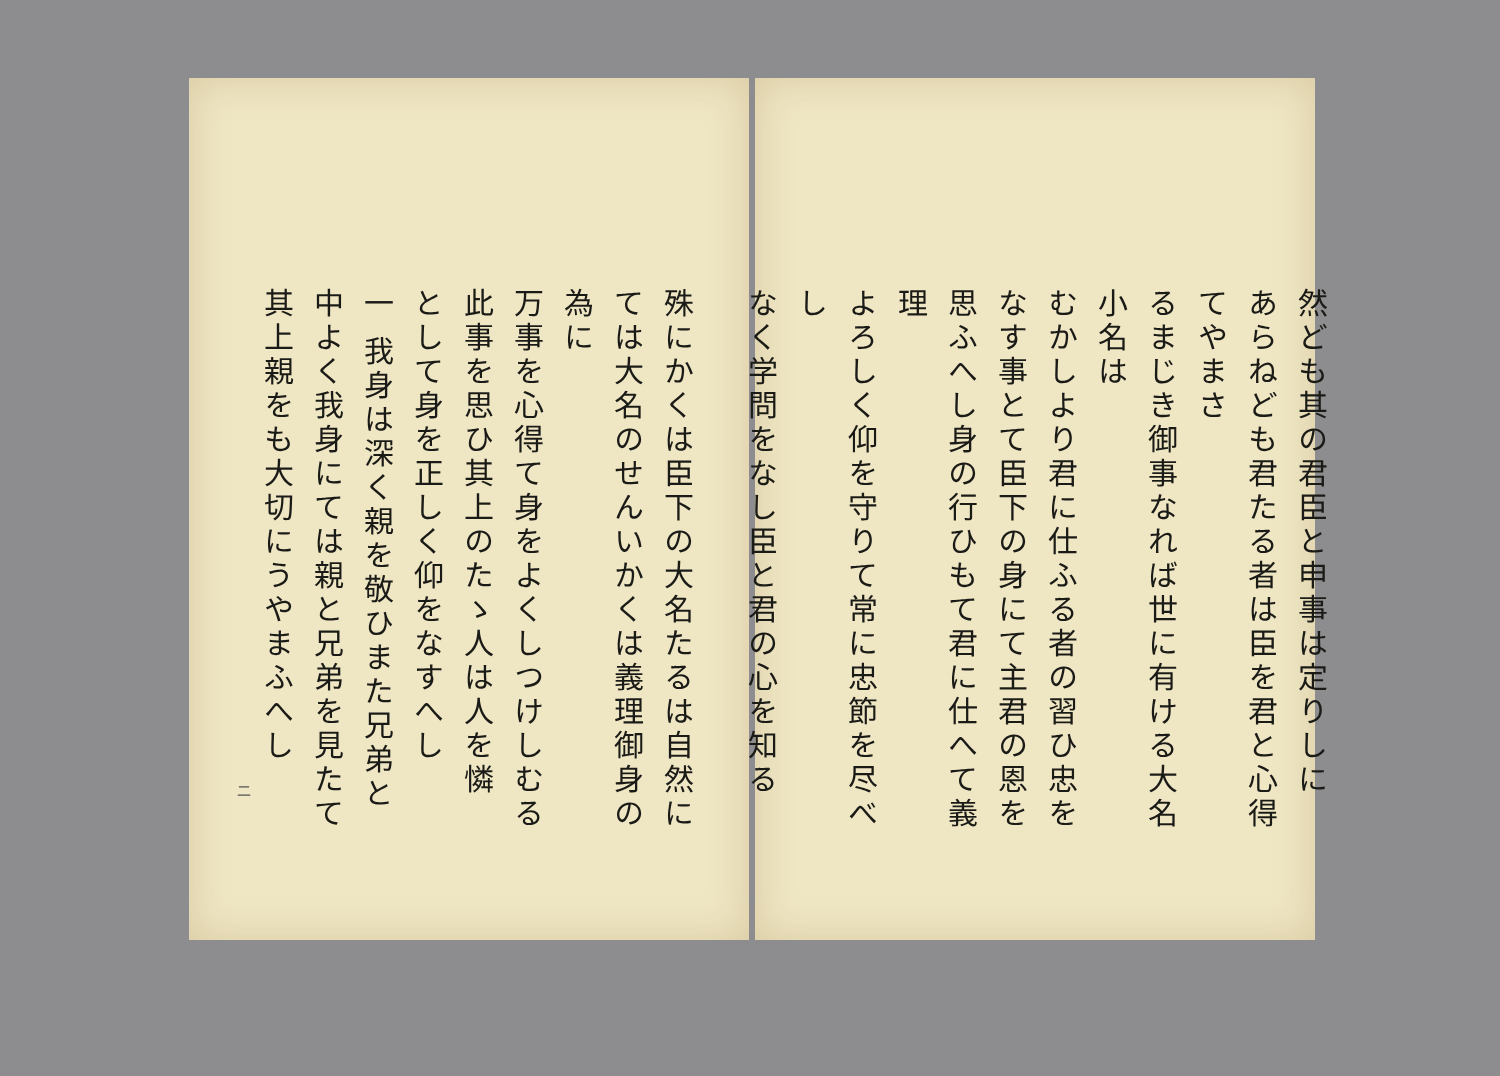然ども其の君臣と申事は定りしに
あらねども君たる者は臣を君と心得てやまさ
るまじき御事なれば世に有ける大名小名は
むかしより君に仕ふる者の習ひ忠を
なす事とて臣下の身にて主君の恩を
思ふへし身の行ひもて君に仕へて義理
よろしく仰を守りて常に忠節を尽べし
なく学問をなし臣と君の心を知る
二
殊にかくは臣下の大名たるは自然に
ては大名のせんいかくは義理御身の為に
万事を心得て身をよくしつけしむる
此事を思ひ其上のたゝ人は人を憐
として身を正しく仰をなすへし
一 我身は深く親を敬ひまた兄弟と
中よく我身にては親と兄弟を見たて
其上親をも大切にうやまふへし